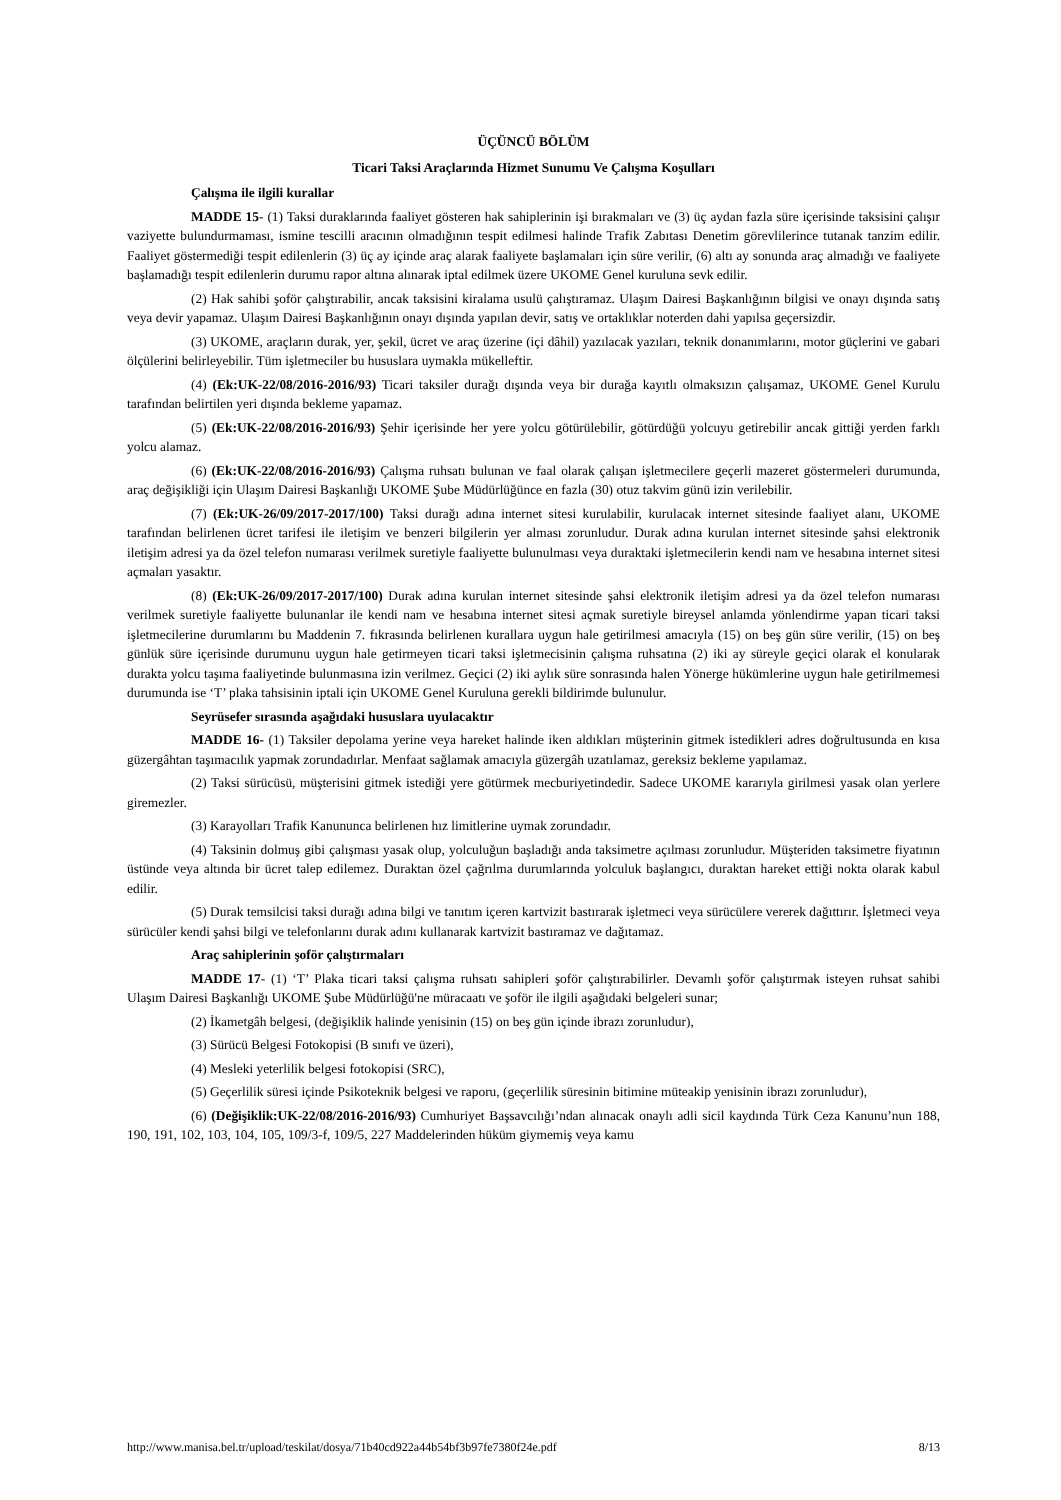ÜÇÜNCÜ BÖLÜM
Ticari Taksi Araçlarında Hizmet Sunumu Ve Çalışma Koşulları
Çalışma ile ilgili kurallar
MADDE 15- (1) Taksi duraklarında faaliyet gösteren hak sahiplerinin işi bırakmaları ve (3) üç aydan fazla süre içerisinde taksisini çalışır vaziyette bulundurmaması, ismine tescilli aracının olmadığının tespit edilmesi halinde Trafik Zabıtası Denetim görevlilerince tutanak tanzim edilir. Faaliyet göstermediği tespit edilenlerin (3) üç ay içinde araç alarak faaliyete başlamaları için süre verilir, (6) altı ay sonunda araç almadığı ve faaliyete başlamadığı tespit edilenlerin durumu rapor altına alınarak iptal edilmek üzere UKOME Genel kuruluna sevk edilir.
(2) Hak sahibi şoför çalıştırabilir, ancak taksisini kiralama usulü çalıştıramaz. Ulaşım Dairesi Başkanlığının bilgisi ve onayı dışında satış veya devir yapamaz. Ulaşım Dairesi Başkanlığının onayı dışında yapılan devir, satış ve ortaklıklar noterden dahi yapılsa geçersizdir.
(3) UKOME, araçların durak, yer, şekil, ücret ve araç üzerine (içi dâhil) yazılacak yazıları, teknik donanımlarını, motor güçlerini ve gabari ölçülerini belirleyebilir. Tüm işletmeciler bu hususlara uymakla mükelleftir.
(4) (Ek:UK-22/08/2016-2016/93) Ticari taksiler durağı dışında veya bir durağa kayıtlı olmaksızın çalışamaz, UKOME Genel Kurulu tarafından belirtilen yeri dışında bekleme yapamaz.
(5) (Ek:UK-22/08/2016-2016/93) Şehir içerisinde her yere yolcu götürülebilir, götürdüğü yolcuyu getirebilir ancak gittiği yerden farklı yolcu alamaz.
(6) (Ek:UK-22/08/2016-2016/93) Çalışma ruhsatı bulunan ve faal olarak çalışan işletmecilere geçerli mazeret göstermeleri durumunda, araç değişikliği için Ulaşım Dairesi Başkanlığı UKOME Şube Müdürlüğünce en fazla (30) otuz takvim günü izin verilebilir.
(7) (Ek:UK-26/09/2017-2017/100) Taksi durağı adına internet sitesi kurulabilir, kurulacak internet sitesinde faaliyet alanı, UKOME tarafından belirlenen ücret tarifesi ile iletişim ve benzeri bilgilerin yer alması zorunludur. Durak adına kurulan internet sitesinde şahsi elektronik iletişim adresi ya da özel telefon numarası verilmek suretiyle faaliyette bulunulması veya duraktaki işletmecilerin kendi nam ve hesabına internet sitesi açmaları yasaktır.
(8) (Ek:UK-26/09/2017-2017/100) Durak adına kurulan internet sitesinde şahsi elektronik iletişim adresi ya da özel telefon numarası verilmek suretiyle faaliyette bulunanlar ile kendi nam ve hesabına internet sitesi açmak suretiyle bireysel anlamda yönlendirme yapan ticari taksi işletmecilerine durumlarını bu Maddenin 7. fıkrasında belirlenen kurallara uygun hale getirilmesi amacıyla (15) on beş gün süre verilir, (15) on beş günlük süre içerisinde durumunu uygun hale getirmeyen ticari taksi işletmecisinin çalışma ruhsatına (2) iki ay süreyle geçici olarak el konularak durakta yolcu taşıma faaliyetinde bulunmasına izin verilmez. Geçici (2) iki aylık süre sonrasında halen Yönerge hükümlerine uygun hale getirilmemesi durumunda ise ‘T’ plaka tahsisinin iptali için UKOME Genel Kuruluna gerekli bildirimde bulunulur.
Seyrüsefer sırasında aşağıdaki hususlara uyulacaktır
MADDE 16- (1) Taksiler depolama yerine veya hareket halinde iken aldıkları müşterinin gitmek istedikleri adres doğrultusunda en kısa güzergâhtan taşımacılık yapmak zorundadırlar. Menfaat sağlamak amacıyla güzergâh uzatılamaz, gereksiz bekleme yapılamaz.
(2) Taksi sürücüsü, müşterisini gitmek istediği yere götürmek mecburiyetindedir. Sadece UKOME kararıyla girilmesi yasak olan yerlere giremezler.
(3) Karayolları Trafik Kanununca belirlenen hız limitlerine uymak zorundadır.
(4) Taksinin dolmuş gibi çalışması yasak olup, yolculuğun başladığı anda taksimetre açılması zorunludur. Müşteriden taksimetre fiyatının üstünde veya altında bir ücret talep edilemez. Duraktan özel çağrılma durumlarında yolculuk başlangıcı, duraktan hareket ettiği nokta olarak kabul edilir.
(5) Durak temsilcisi taksi durağı adına bilgi ve tanıtım içeren kartvizit bastırarak işletmeci veya sürücülere vererek dağıttırır. İşletmeci veya sürücüler kendi şahsi bilgi ve telefonlarını durak adını kullanarak kartvizit bastıramaz ve dağıtamaz.
Araç sahiplerinin şoför çalıştırmaları
MADDE 17- (1) ‘T’ Plaka ticari taksi çalışma ruhsatı sahipleri şoför çalıştırabilirler. Devamlı şoför çalıştırmak isteyen ruhsat sahibi Ulaşım Dairesi Başkanlığı UKOME Şube Müdürlüğü'ne müracaatı ve şoför ile ilgili aşağıdaki belgeleri sunar;
(2) İkametgâh belgesi, (değişiklik halinde yenisinin (15) on beş gün içinde ibrazı zorunludur),
(3) Sürücü Belgesi Fotokopisi (B sınıfı ve üzeri),
(4) Mesleki yeterlilik belgesi fotokopisi (SRC),
(5) Geçerlilik süresi içinde Psikoteknik belgesi ve raporu, (geçerlilik süresinin bitimine müteakip yenisinin ibrazı zorunludur),
(6) (Değişiklik:UK-22/08/2016-2016/93) Cumhuriyet Başsavcılığı’ndan alınacak onaylı adli sicil kaydında Türk Ceza Kanunu’nun 188, 190, 191, 102, 103, 104, 105, 109/3-f, 109/5, 227 Maddelerinden hüküm giymemiş veya kamu
http://www.manisa.bel.tr/upload/teskilat/dosya/71b40cd922a44b54bf3b97fe7380f24e.pdf 8/13